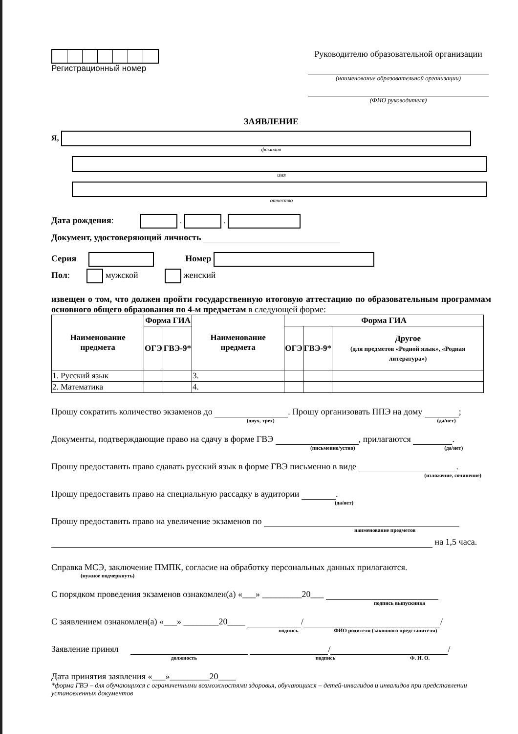Регистрационный номер Руководителю образовательной организации
(наименование образовательной организации)
(ФИО руководителя)
ЗАЯВЛЕНИЕ
Я,
фамилия
имя
отчество
Дата рождения: . .
Документ, удостоверяющий личность
Серия Номер
Пол: мужской женский
извещен о том, что должен пройти государственную итоговую аттестацию по образовательным программам основного общего образования по 4-м предметам в следующей форме:
| Наименование предмета | Форма ГИА | | Наименование предмета | Форма ГИА | | |
| --- | --- | --- | --- | --- | --- | --- |
| | ОГЭ | ГВЭ-9* | | ОГЭ | ГВЭ-9* | Другое (для предметов «Родной язык», «Родная литература») |
| 1. Русский язык | | | 3. | | | |
| 2. Математика | | | 4. | | | |
Прошу сократить количество экзаменов до . Прошу организовать ППЭ на дому ;
(двух, трех) (да/нет)
Документы, подтверждающие право на сдачу в форме ГВЭ , прилагаются .
(письменно/устно) (да/нет)
Прошу предоставить право сдавать русский язык в форме ГВЭ письменно в виде .
(изложение, сочинение)
Прошу предоставить право на специальную рассадку в аудитории .
(да/нет)
Прошу предоставить право на увеличение экзаменов по
наименование предметов
на 1,5 часа.
Справка МСЭ, заключение ПМПК, согласие на обработку персональных данных прилагаются.
(нужное подчеркнуть)
С порядком проведения экзаменов ознакомлен(а) «___» _________20___
подпись выпускника
С заявлением ознакомлен(а) «___» ________20____ / /
подпись ФИО родителя (законного представителя)
Заявление принял / /
должность подпись Ф. И. О.
Дата принятия заявления «___»_________20____
*форма ГВЭ – для обучающихся с ограниченными возможностями здоровья, обучающихся – детей-инвалидов и инвалидов при представлении установленных документов